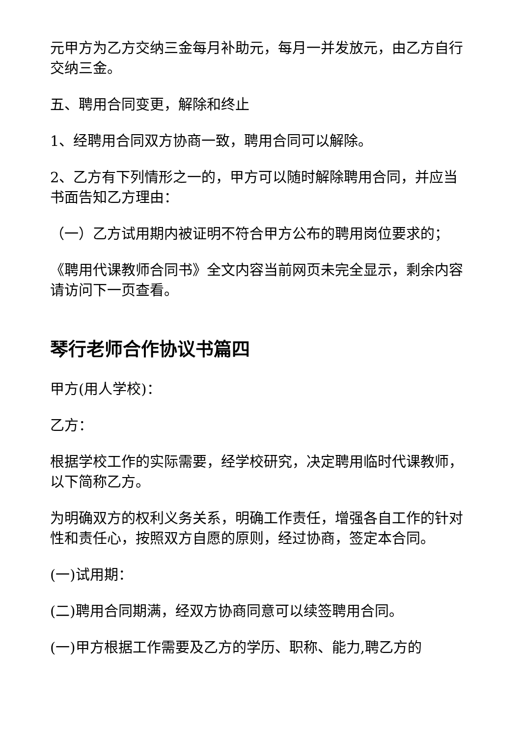元甲方为乙方交纳三金每月补助元，每月一并发放元，由乙方自行交纳三金。
五、聘用合同变更，解除和终止
1、经聘用合同双方协商一致，聘用合同可以解除。
2、乙方有下列情形之一的，甲方可以随时解除聘用合同，并应当书面告知乙方理由：
（一）乙方试用期内被证明不符合甲方公布的聘用岗位要求的；
《聘用代课教师合同书》全文内容当前网页未完全显示，剩余内容请访问下一页查看。
琴行老师合作协议书篇四
甲方(用人学校)：
乙方：
根据学校工作的实际需要，经学校研究，决定聘用临时代课教师，以下简称乙方。
为明确双方的权利义务关系，明确工作责任，增强各自工作的针对性和责任心，按照双方自愿的原则，经过协商，签定本合同。
(一)试用期：
(二)聘用合同期满，经双方协商同意可以续签聘用合同。
(一)甲方根据工作需要及乙方的学历、职称、能力,聘乙方的